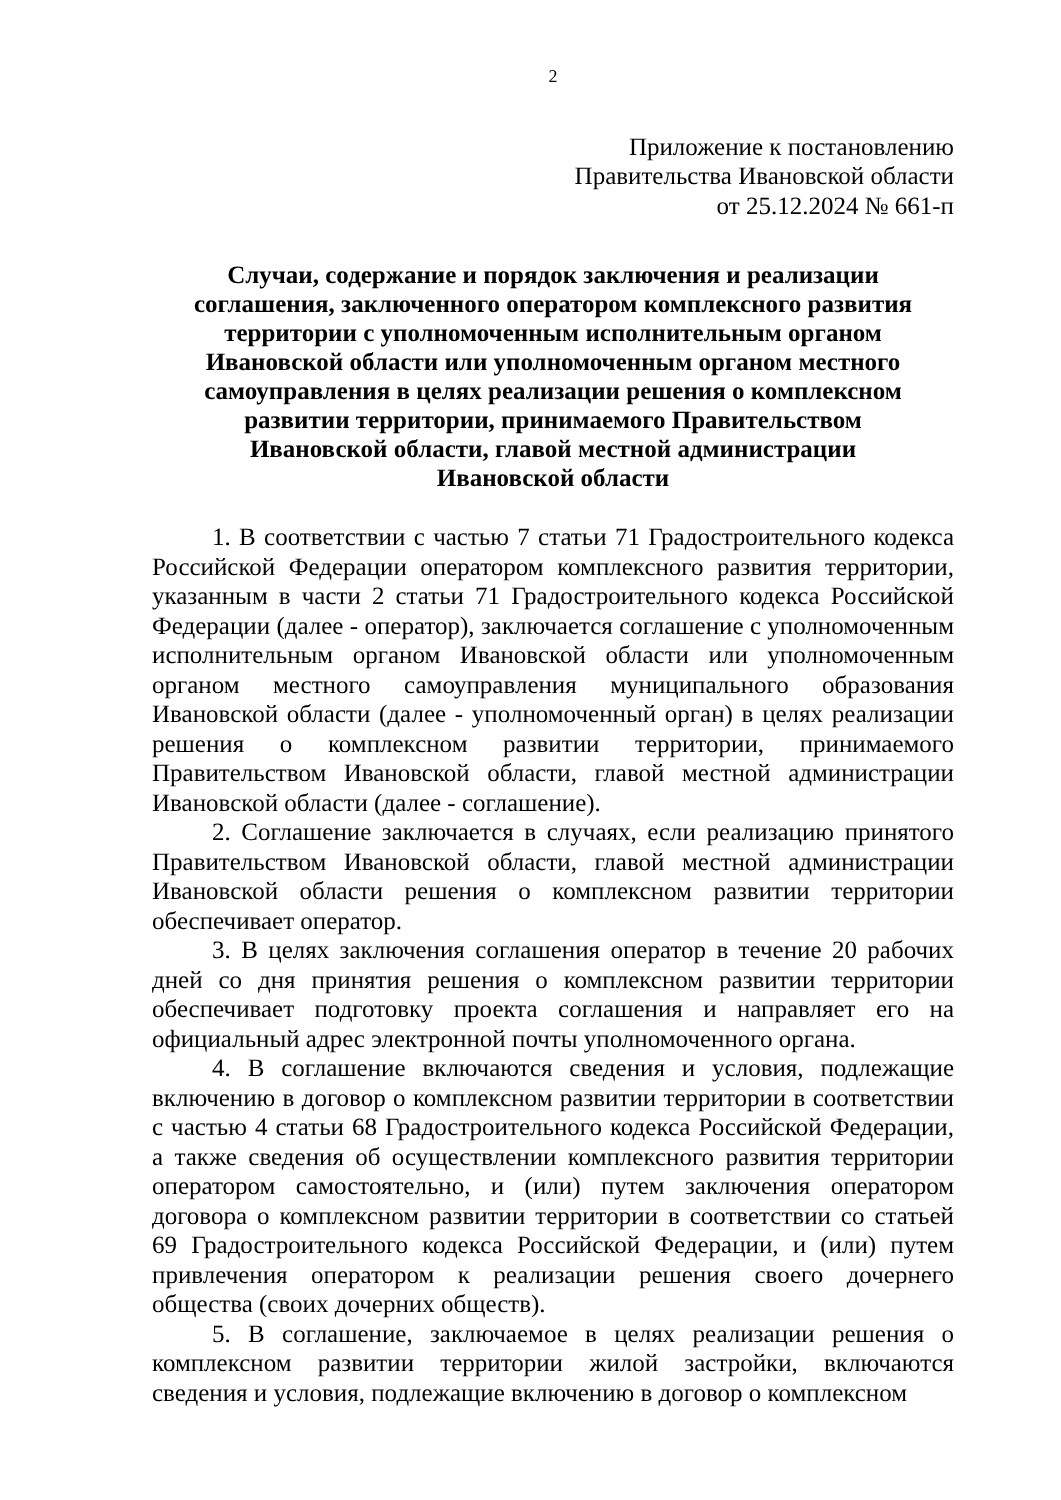2
Приложение к постановлению
Правительства Ивановской области
от 25.12.2024 № 661-п
Случаи, содержание и порядок заключения и реализации
соглашения, заключенного оператором комплексного развития
территории с уполномоченным исполнительным органом
Ивановской области или уполномоченным органом местного
самоуправления в целях реализации решения о комплексном
развитии территории, принимаемого Правительством
Ивановской области, главой местной администрации
Ивановской области
1. В соответствии с частью 7 статьи 71 Градостроительного кодекса Российской Федерации оператором комплексного развития территории, указанным в части 2 статьи 71 Градостроительного кодекса Российской Федерации (далее - оператор), заключается соглашение с уполномоченным исполнительным органом Ивановской области или уполномоченным органом местного самоуправления муниципального образования Ивановской области (далее - уполномоченный орган) в целях реализации решения о комплексном развитии территории, принимаемого Правительством Ивановской области, главой местной администрации Ивановской области (далее - соглашение).
2. Соглашение заключается в случаях, если реализацию принятого Правительством Ивановской области, главой местной администрации Ивановской области решения о комплексном развитии территории обеспечивает оператор.
3. В целях заключения соглашения оператор в течение 20 рабочих дней со дня принятия решения о комплексном развитии территории обеспечивает подготовку проекта соглашения и направляет его на официальный адрес электронной почты уполномоченного органа.
4. В соглашение включаются сведения и условия, подлежащие включению в договор о комплексном развитии территории в соответствии с частью 4 статьи 68 Градостроительного кодекса Российской Федерации, а также сведения об осуществлении комплексного развития территории оператором самостоятельно, и (или) путем заключения оператором договора о комплексном развитии территории в соответствии со статьей 69 Градостроительного кодекса Российской Федерации, и (или) путем привлечения оператором к реализации решения своего дочернего общества (своих дочерних обществ).
5. В соглашение, заключаемое в целях реализации решения о комплексном развитии территории жилой застройки, включаются сведения и условия, подлежащие включению в договор о комплексном